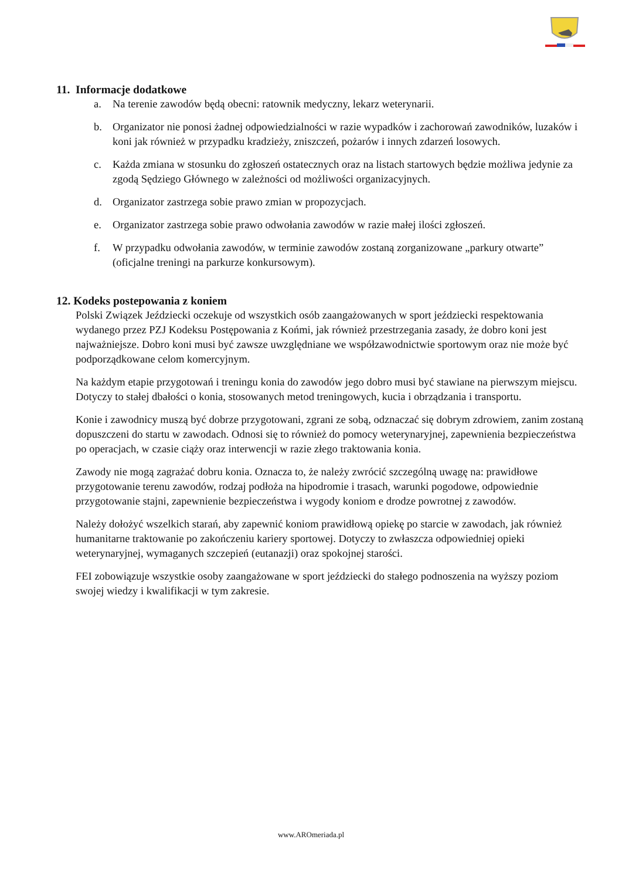11. Informacje dodatkowe
a. Na terenie zawodów będą obecni: ratownik medyczny, lekarz weterynarii.
b. Organizator nie ponosi żadnej odpowiedzialności w razie wypadków i zachorowań zawodników, luzaków i koni jak również w przypadku kradzieży, zniszczeń, pożarów i innych zdarzeń losowych.
c. Każda zmiana w stosunku do zgłoszeń ostatecznych oraz na listach startowych będzie możliwa jedynie za zgodą Sędziego Głównego w zależności od możliwości organizacyjnych.
d. Organizator zastrzega sobie prawo zmian w propozycjach.
e. Organizator zastrzega sobie prawo odwołania zawodów w razie małej ilości zgłoszeń.
f. W przypadku odwołania zawodów, w terminie zawodów zostaną zorganizowane „parkury otwarte” (oficjalne treningi na parkurze konkursowym).
12. Kodeks postepowania z koniem
Polski Związek Jeździecki oczekuje od wszystkich osób zaangażowanych w sport jeździecki respektowania wydanego przez PZJ Kodeksu Postępowania z Końmi, jak również przestrzegania zasady, że dobro koni jest najważniejsze. Dobro koni musi być zawsze uwzględniane we współzawodnictwie sportowym oraz nie może być podporządkowane celom komercyjnym.
Na każdym etapie przygotowań i treningu konia do zawodów jego dobro musi być stawiane na pierwszym miejscu. Dotyczy to stałej dbałości o konia, stosowanych metod treningowych, kucia i obrządzania i transportu.
Konie i zawodnicy muszą być dobrze przygotowani, zgrani ze sobą, odznaczać się dobrym zdrowiem, zanim zostaną dopuszczeni do startu w zawodach. Odnosi się to również do pomocy weterynaryjnej, zapewnienia bezpieczeństwa po operacjach, w czasie ciąży oraz interwencji w razie złego traktowania konia.
Zawody nie mogą zagrażać dobru konia. Oznacza to, że należy zwrócić szczególną uwagę na: prawidłowe przygotowanie terenu zawodów, rodzaj podłoża na hipodromie i trasach, warunki pogodowe, odpowiednie przygotowanie stajni, zapewnienie bezpieczeństwa i wygody koniom e drodze powrotnej z zawodów.
Należy dołożyć wszelkich starań, aby zapewnić koniom prawidłową opiekę po starcie w zawodach, jak również humanitarne traktowanie po zakończeniu kariery sportowej. Dotyczy to zwłaszcza odpowiedniej opieki weterynaryjnej, wymaganych szczepień (eutanazji) oraz spokojnej starości.
FEI zobowiązuje wszystkie osoby zaangażowane w sport jeździecki do stałego podnoszenia na wyższy poziom swojej wiedzy i kwalifikacji w tym zakresie.
www.AROmeriada.pl